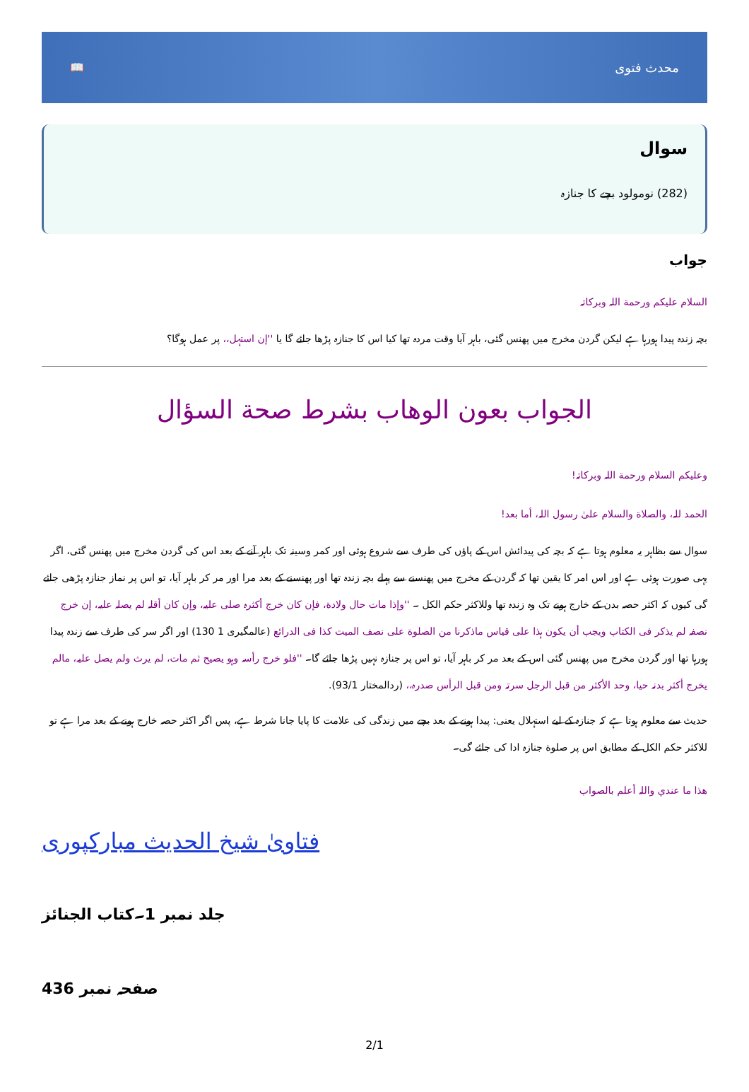📖 محدث فتوی
سوال
(282) نومولود بچے کا جنازہ
جواب
السلام علیکم ورحمة اللہ وبرکاتہ
بچہ زندہ پیدا ہورہا ہے لیکن گردن مخرج میں پھنس گئی، باہر آیا وقت مردہ تھا کیا اس کا جنازہ پڑھا جائے گا یا ''إن استہل،، پر عمل ہوگا؟
الجواب بعون الوهاب بشرط صحة السؤال
وعلیکم السلام ورحمة اللہ وبرکاتہ!
الحمد للہ، والصلاة والسلام علىٰ رسول اللہ، أما بعد!
سوال سے بظاہر یہ معلوم ہوتا ہے کہ بچہ کی پیدائش اس کے پاؤں کی طرف سے شروع ہوئی اور کمر وسینہ تک باہر آنے کے بعد اس کی گردن مخرج میں پھنس گئی، اگر یہی صورت ہوئی ہے اور اس امر کا یقین تھا کہ گردن کے مخرج میں پھنسنے سے پہلے بچہ زندہ تھا اور پھنسنے کے بعد مرا اور مر کر باہر آیا، تو اس پر نماز جنازہ پڑھی جائے گی کیوں کہ اکثر حصہ بدن کے خارج ہونے تک وہ زندہ تھا وللاکثر حکم الکل ۔ ''وإذا مات حال ولادة، فإن کان خرج أکثرہ صلی علیہ، وإن کان أقلہ لم یصلہ علیہ، إن خرج نصفہ لم یذکر فی الکتاب ویجب أن یکون ہذا علی قیاس ماذکرنا من الصلوة علی نصف المیت کذا فی الدرائع (عالمگیری 1 130) اور اگر سر کی طرف سے زندہ پیدا ہورہا تھا اور گردن مخرج میں پھنس گئی اس کے بعد مر کر باہر آیا، تو اس پر جنازہ نہیں پڑھا جائے گا۔ ''فلو خرج رأسہ وہو یصیح ثم مات، لم یرث ولم یصل علیہ، مالم یخرج أکثر بدنہ حیا، وحد الأکثر من قبل الرجل سرتہ ومن قبل الرأس صدرہ،، (ردالمختار 93/1).
حدیث سے معلوم ہوتا ہے کہ جنازہ کے لیے استہلال یعنی: پیدا ہونے کے بعد بچے میں زندگی کی علامت کا پایا جانا شرط ہے، پس اگر اکثر حصہ خارج ہونے کے بعد مرا ہے تو للاکثر حکم الکل کے مطابق اس پر صلوة جنازہ ادا کی جائے گی۔
ھذا ما عندي واللہ أعلم بالصواب
فتاویٰ شیخ الحدیث مبارکپوری
جلد نمبر 1۔کتاب الجنائز
صفحہ نمبر 436
2/1